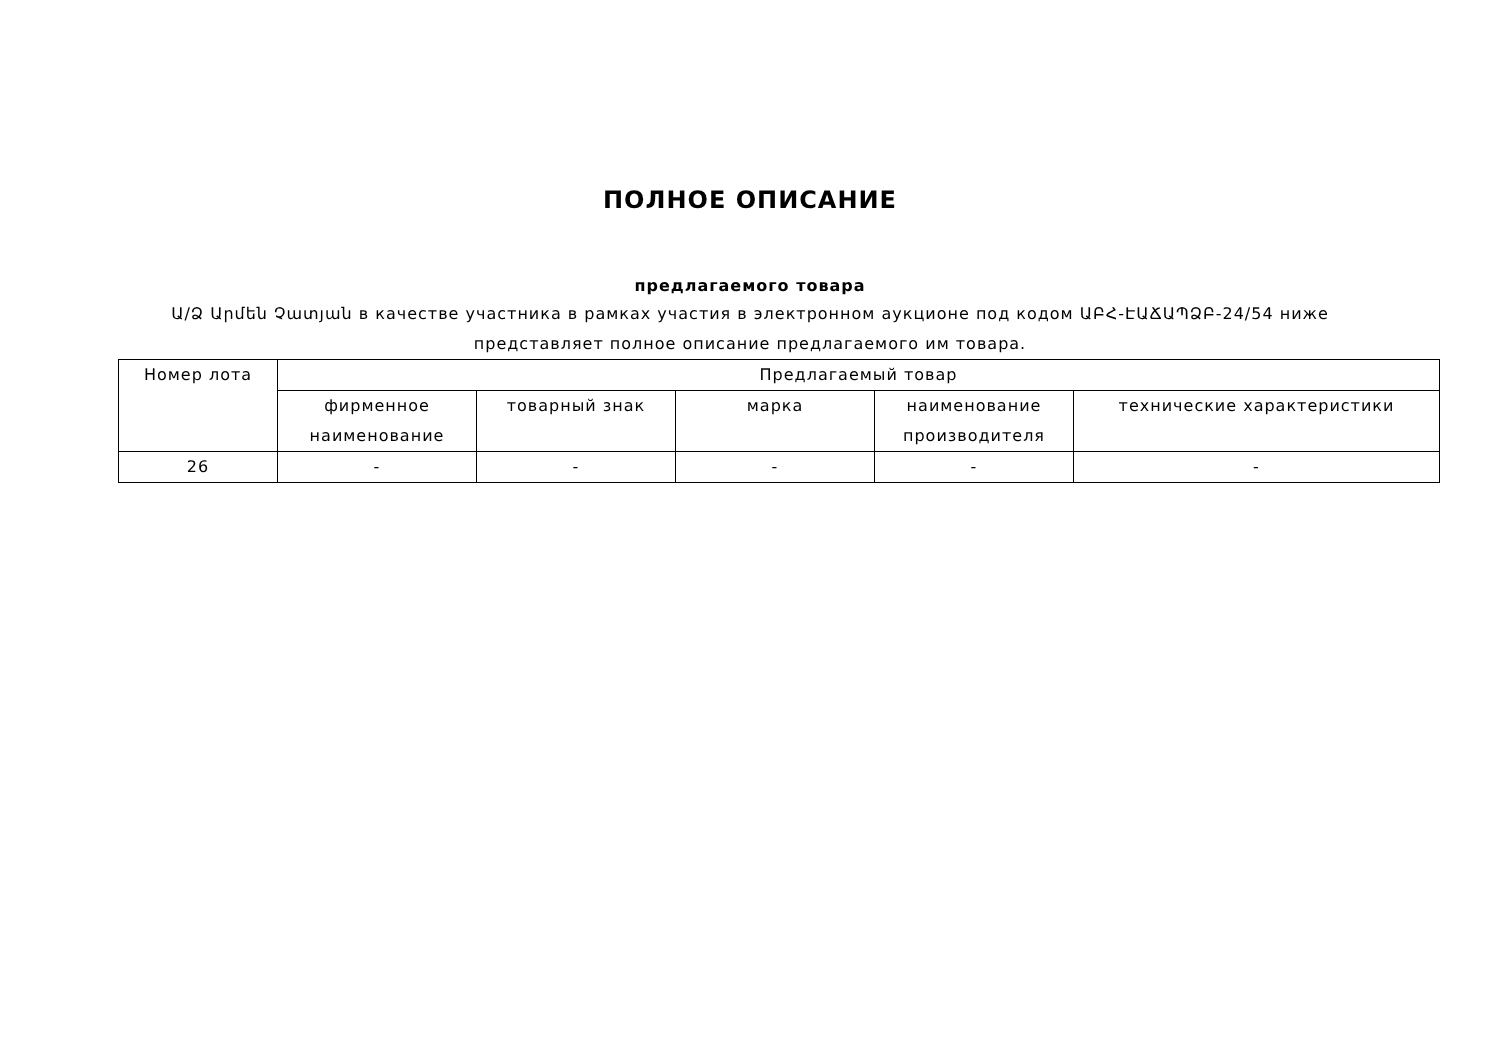ПОЛНОЕ ОПИСАНИЕ
предлагаемого товара
Ա/Ձ Արմեն Չատյան в качестве участника в рамках участия в электронном аукционе под кодом ԱԲՀ-ԷԱՃԱՊՁԲ-24/54 ниже представляет полное описание предлагаемого им товара.
| Номер лота | Предлагаемый товар | | | | |
| --- | --- | --- | --- | --- | --- |
| | фирменное наименование | товарный знак | марка | наименование производителя | технические характеристики |
| 26 | - | - | - | - | - |